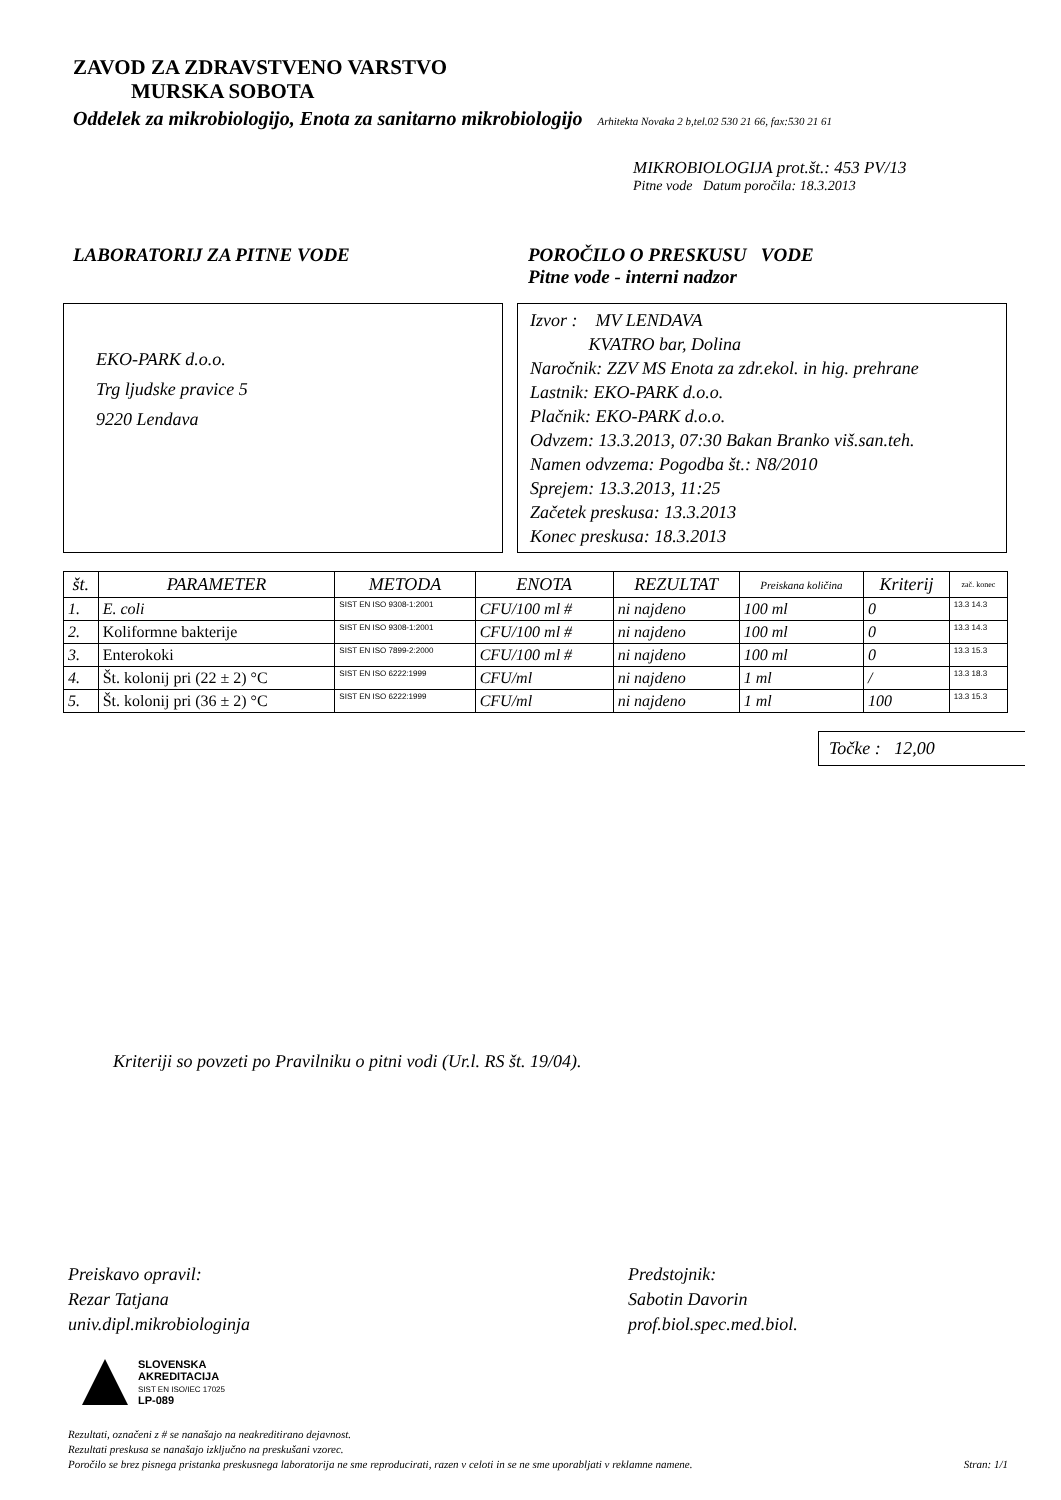ZAVOD ZA ZDRAVSTVENO VARSTVO
MURSKA SOBOTA
Oddelek za mikrobiologijo, Enota za sanitarno mikrobiologijo Arhitekta Novaka 2 b,tel.02 530 21 66, fax:530 21 61
MIKROBIOLOGIJA prot.št.: 453 PV/13
Pitne vode Datum poročila: 18.3.2013
LABORATORIJ ZA PITNE VODE POROČILO O PRESKUSU VODE
Pitne vode - interni nadzor
EKO-PARK d.o.o.
Trg ljudske pravice 5
9220 Lendava
Izvor : MV LENDAVA
KVATRO bar, Dolina
Naročnik: ZZV MS Enota za zdr.ekol. in hig. prehrane
Lastnik: EKO-PARK d.o.o.
Plačnik: EKO-PARK d.o.o.
Odvzem: 13.3.2013, 07:30 Bakan Branko viš.san.teh.
Namen odvzema: Pogodba št.: N8/2010
Sprejem: 13.3.2013, 11:25
Začetek preskusa: 13.3.2013
Konec preskusa: 18.3.2013
| št. | PARAMETER | METODA | ENOTA | REZULTAT | Preiskana količina | Kriterij | zač. konec |
| --- | --- | --- | --- | --- | --- | --- | --- |
| 1. | E. coli | SIST EN ISO 9308-1:2001 | CFU/100 ml # | ni najdeno | 100 ml | 0 | 13.3 14.3 |
| 2. | Koliformne bakterije | SIST EN ISO 9308-1:2001 | CFU/100 ml # | ni najdeno | 100 ml | 0 | 13.3 14.3 |
| 3. | Enterokoki | SIST EN ISO 7899-2:2000 | CFU/100 ml # | ni najdeno | 100 ml | 0 | 13.3 15.3 |
| 4. | Št. kolonij pri (22 ± 2) °C | SIST EN ISO 6222:1999 | CFU/ml | ni najdeno | 1 ml | / | 13.3 18.3 |
| 5. | Št. kolonij pri (36 ± 2) °C | SIST EN ISO 6222:1999 | CFU/ml | ni najdeno | 1 ml | 100 | 13.3 15.3 |
Točke : 12,00
Kriteriji so povzeti po Pravilniku o pitni vodi (Ur.l. RS št. 19/04).
Preiskavo opravil:
Rezar Tatjana
univ.dipl.mikrobiologinja
Predstojnik:
Sabotin Davorin
prof.biol.spec.med.biol.
SLOVENSKA
AKREDITACIJA
SIST EN ISO/IEC 17025
LP-089
Rezultati, označeni z # se nanašajo na neakreditirano dejavnost.
Rezultati preskusa se nanašajo izključno na preskušani vzorec.
Poročilo se brez pisnega pristanka preskusnega laboratorija ne sme reproducirati, razen v celoti in se ne sme uporabljati v reklamne namene. Stran: 1/1